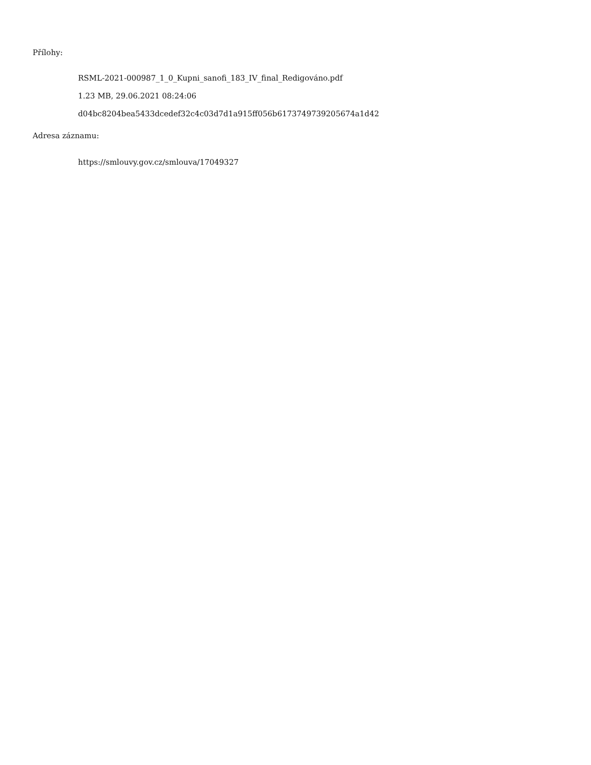Přílohy:
RSML-2021-000987_1_0_Kupni_sanofi_183_IV_final_Redigováno.pdf
1.23 MB, 29.06.2021 08:24:06
d04bc8204bea5433dcedef32c4c03d7d1a915ff056b6173749739205674a1d42
Adresa záznamu:
https://smlouvy.gov.cz/smlouva/17049327